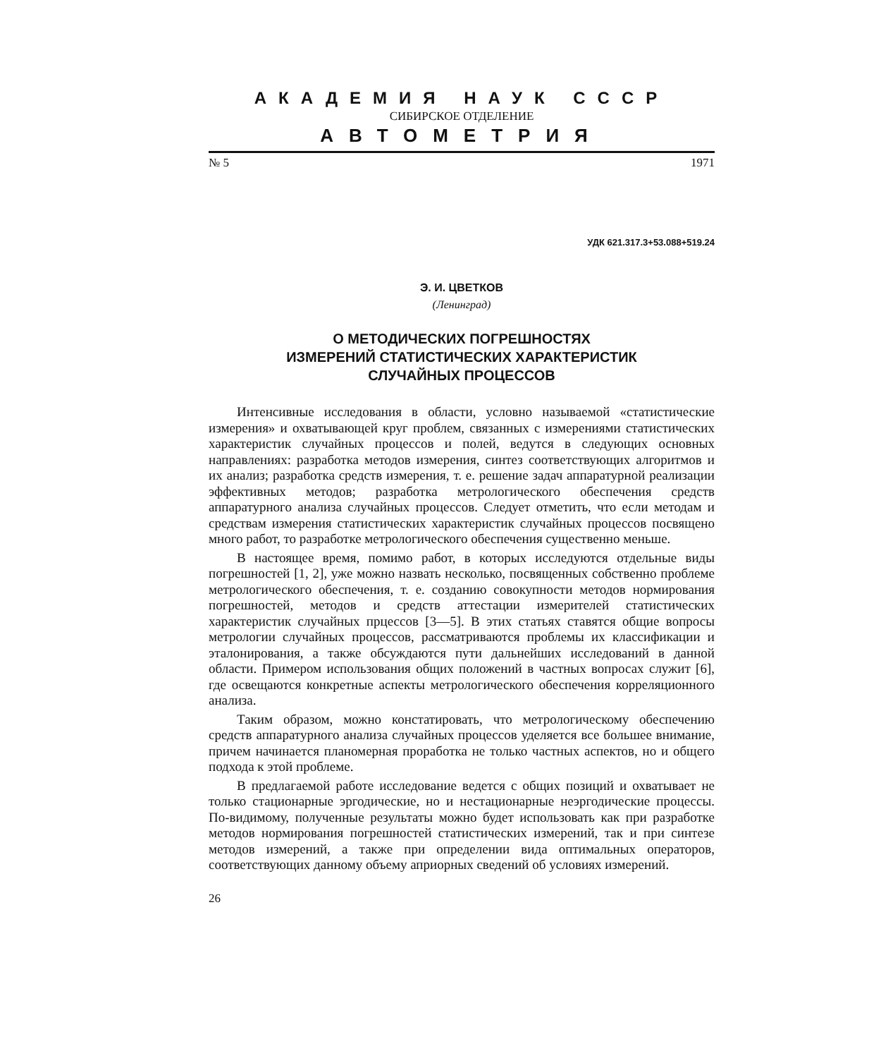АКАДЕМИЯ НАУК СССР
СИБИРСКОЕ ОТДЕЛЕНИЕ
АВТОМЕТРИЯ
№ 5 1971
УДК 621.317.3+53.088+519.24
Э. И. ЦВЕТКОВ
(Ленинград)
О МЕТОДИЧЕСКИХ ПОГРЕШНОСТЯХ
ИЗМЕРЕНИЙ СТАТИСТИЧЕСКИХ ХАРАКТЕРИСТИК
СЛУЧАЙНЫХ ПРОЦЕССОВ
Интенсивные исследования в области, условно называемой «статистические измерения» и охватывающей круг проблем, связанных с измерениями статистических характеристик случайных процессов и полей, ведутся в следующих основных направлениях: разработка методов измерения, синтез соответствующих алгоритмов и их анализ; разработка средств измерения, т. е. решение задач аппаратурной реализации эффективных методов; разработка метрологического обеспечения средств аппаратурного анализа случайных процессов. Следует отметить, что если методам и средствам измерения статистических характеристик случайных процессов посвящено много работ, то разработке метрологического обеспечения существенно меньше.
В настоящее время, помимо работ, в которых исследуются отдельные виды погрешностей [1, 2], уже можно назвать несколько, посвященных собственно проблеме метрологического обеспечения, т. е. созданию совокупности методов нормирования погрешностей, методов и средств аттестации измерителей статистических характеристик случайных прцессов [3—5]. В этих статьях ставятся общие вопросы метрологии случайных процессов, рассматриваются проблемы их классификации и эталонирования, а также обсуждаются пути дальнейших исследований в данной области. Примером использования общих положений в частных вопросах служит [6], где освещаются конкретные аспекты метрологического обеспечения корреляционного анализа.
Таким образом, можно констатировать, что метрологическому обеспечению средств аппаратурного анализа случайных процессов уделяется все большее внимание, причем начинается планомерная проработка не только частных аспектов, но и общего подхода к этой проблеме.
В предлагаемой работе исследование ведется с общих позиций и охватывает не только стационарные эргодические, но и нестационарные неэргодические процессы. По-видимому, полученные результаты можно будет использовать как при разработке методов нормирования погрешностей статистических измерений, так и при синтезе методов измерений, а также при определении вида оптимальных операторов, соответствующих данному объему априорных сведений об условиях измерений.
26